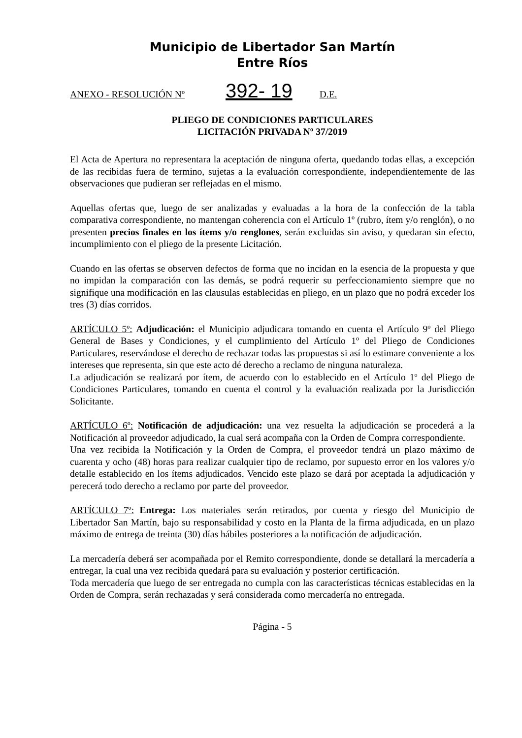Municipio de Libertador San Martín
Entre Ríos
ANEXO - RESOLUCIÓN Nº 392- 19 D.E.
PLIEGO DE CONDICIONES PARTICULARES
LICITACIÓN PRIVADA Nº 37/2019
El Acta de Apertura no representara la aceptación de ninguna oferta, quedando todas ellas, a excepción de las recibidas fuera de termino, sujetas a la evaluación correspondiente, independientemente de las observaciones que pudieran ser reflejadas en el mismo.
Aquellas ofertas que, luego de ser analizadas y evaluadas a la hora de la confección de la tabla comparativa correspondiente, no mantengan coherencia con el Artículo 1º (rubro, ítem y/o renglón), o no presenten precios finales en los ítems y/o renglones, serán excluidas sin aviso, y quedaran sin efecto, incumplimiento con el pliego de la presente Licitación.
Cuando en las ofertas se observen defectos de forma que no incidan en la esencia de la propuesta y que no impidan la comparación con las demás, se podrá requerir su perfeccionamiento siempre que no signifique una modificación en las clausulas establecidas en pliego, en un plazo que no podrá exceder los tres (3) días corridos.
ARTÍCULO 5º: Adjudicación: el Municipio adjudicara tomando en cuenta el Artículo 9º del Pliego General de Bases y Condiciones, y el cumplimiento del Artículo 1º del Pliego de Condiciones Particulares, reservándose el derecho de rechazar todas las propuestas si así lo estimare conveniente a los intereses que representa, sin que este acto dé derecho a reclamo de ninguna naturaleza.
La adjudicación se realizará por ítem, de acuerdo con lo establecido en el Artículo 1º del Pliego de Condiciones Particulares, tomando en cuenta el control y la evaluación realizada por la Jurisdicción Solicitante.
ARTÍCULO 6º: Notificación de adjudicación: una vez resuelta la adjudicación se procederá a la Notificación al proveedor adjudicado, la cual será acompaña con la Orden de Compra correspondiente.
Una vez recibida la Notificación y la Orden de Compra, el proveedor tendrá un plazo máximo de cuarenta y ocho (48) horas para realizar cualquier tipo de reclamo, por supuesto error en los valores y/o detalle establecido en los ítems adjudicados. Vencido este plazo se dará por aceptada la adjudicación y perecerá todo derecho a reclamo por parte del proveedor.
ARTÍCULO 7º: Entrega: Los materiales serán retirados, por cuenta y riesgo del Municipio de Libertador San Martín, bajo su responsabilidad y costo en la Planta de la firma adjudicada, en un plazo máximo de entrega de treinta (30) días hábiles posteriores a la notificación de adjudicación.
La mercadería deberá ser acompañada por el Remito correspondiente, donde se detallará la mercadería a entregar, la cual una vez recibida quedará para su evaluación y posterior certificación.
Toda mercadería que luego de ser entregada no cumpla con las características técnicas establecidas en la Orden de Compra, serán rechazadas y será considerada como mercadería no entregada.
Página - 5